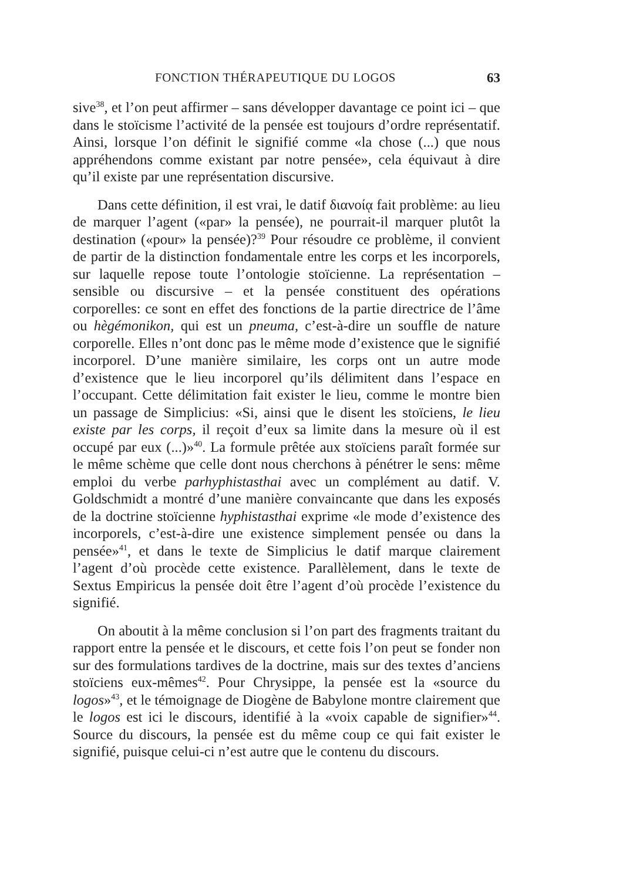FONCTION THÉRAPEUTIQUE DU LOGOS 63
sive<sup>38</sup>, et l’on peut affirmer – sans développer davantage ce point ici – que dans le stoïcisme l’activité de la pensée est toujours d’ordre représentatif. Ainsi, lorsque l’on définit le signifié comme «la chose (...) que nous appréhendons comme existant par notre pensée», cela équivaut à dire qu’il existe par une représentation discursive.
Dans cette définition, il est vrai, le datif διανοίᾳ fait problème: au lieu de marquer l’agent («par» la pensée), ne pourrait-il marquer plutôt la destination («pour» la pensée)?<sup>39</sup> Pour résoudre ce problème, il convient de partir de la distinction fondamentale entre les corps et les incorporels, sur laquelle repose toute l’ontologie stoïcienne. La représentation – sensible ou discursive – et la pensée constituent des opérations corporelles: ce sont en effet des fonctions de la partie directrice de l’âme ou hègémonikon, qui est un pneuma, c’est-à-dire un souffle de nature corporelle. Elles n’ont donc pas le même mode d’existence que le signifié incorporel. D’une manière similaire, les corps ont un autre mode d’existence que le lieu incorporel qu’ils délimitent dans l’espace en l’occupant. Cette délimitation fait exister le lieu, comme le montre bien un passage de Simplicius: «Si, ainsi que le disent les stoïciens, le lieu existe par les corps, il reçoit d’eux sa limite dans la mesure où il est occupé par eux (...)»<sup>40</sup>. La formule prêtée aux stoïciens paraît formée sur le même schème que celle dont nous cherchons à pénétrer le sens: même emploi du verbe parhyphistasthai avec un complément au datif. V. Goldschmidt a montré d’une manière convaincante que dans les exposés de la doctrine stoïcienne hyphistasthai exprime «le mode d’existence des incorporels, c’est-à-dire une existence simplement pensée ou dans la pensée»<sup>41</sup>, et dans le texte de Simplicius le datif marque clairement l’agent d’où procède cette existence. Parallèlement, dans le texte de Sextus Empiricus la pensée doit être l’agent d’où procède l’existence du signifié.
On aboutit à la même conclusion si l’on part des fragments traitant du rapport entre la pensée et le discours, et cette fois l’on peut se fonder non sur des formulations tardives de la doctrine, mais sur des textes d’anciens stoïciens eux-mêmes<sup>42</sup>. Pour Chrysippe, la pensée est la «source du logos»<sup>43</sup>, et le témoignage de Diogène de Babylone montre clairement que le logos est ici le discours, identifié à la «voix capable de signifier»<sup>44</sup>. Source du discours, la pensée est du même coup ce qui fait exister le signifié, puisque celui-ci n’est autre que le contenu du discours.